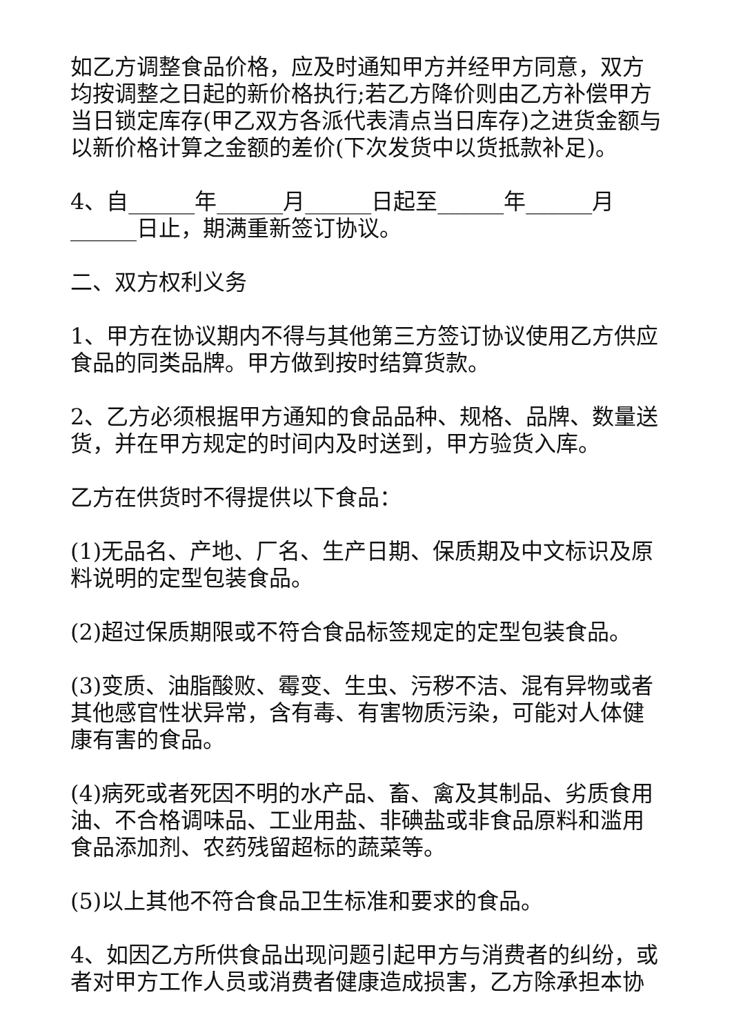如乙方调整食品价格，应及时通知甲方并经甲方同意，双方均按调整之日起的新价格执行;若乙方降价则由乙方补偿甲方当日锁定库存(甲乙双方各派代表清点当日库存)之进货金额与以新价格计算之金额的差价(下次发货中以货抵款补足)。
4、自______年______月______日起至______年______月______日止，期满重新签订协议。
二、双方权利义务
1、甲方在协议期内不得与其他第三方签订协议使用乙方供应食品的同类品牌。甲方做到按时结算货款。
2、乙方必须根据甲方通知的食品品种、规格、品牌、数量送货，并在甲方规定的时间内及时送到，甲方验货入库。
乙方在供货时不得提供以下食品：
(1)无品名、产地、厂名、生产日期、保质期及中文标识及原料说明的定型包装食品。
(2)超过保质期限或不符合食品标签规定的定型包装食品。
(3)变质、油脂酸败、霉变、生虫、污秽不洁、混有异物或者其他感官性状异常，含有毒、有害物质污染，可能对人体健康有害的食品。
(4)病死或者死因不明的水产品、畜、禽及其制品、劣质食用油、不合格调味品、工业用盐、非碘盐或非食品原料和滥用食品添加剂、农药残留超标的蔬菜等。
(5)以上其他不符合食品卫生标准和要求的食品。
4、如因乙方所供食品出现问题引起甲方与消费者的纠纷，或者对甲方工作人员或消费者健康造成损害，乙方除承担本协